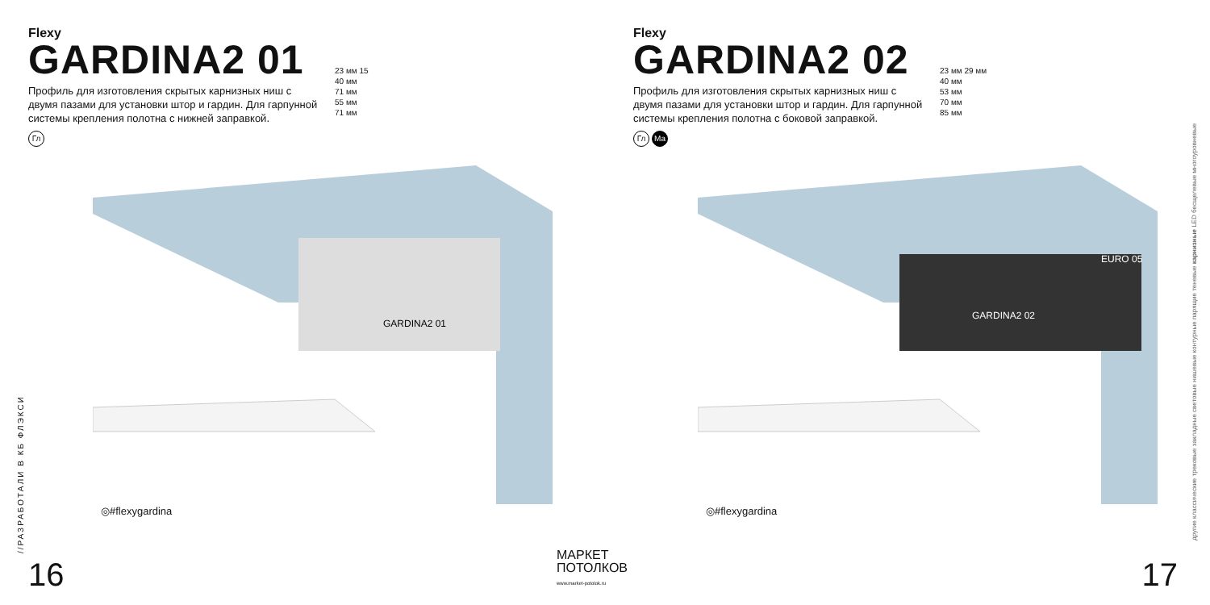Flexy
GARDINA2 01
Профиль для изготовления скрытых карнизных ниш с двумя пазами для установки штор и гардин. Для гарпунной системы крепления полотна с нижней заправкой.
Гл
23 мм 15
40 мм
71 мм
55 мм
71 мм
GARDINA2 01
◎#flexygardina
//РАЗРАБОТАЛИ В КБ ФЛЭКСИ
16
МАРКЕТ
ПОТОЛКОВ
www.market-potolok.ru
Flexy
GARDINA2 02
Профиль для изготовления скрытых карнизных ниш с двумя пазами для установки штор и гардин. Для гарпунной системы крепления полотна с боковой заправкой.
Гл Ма
23 мм 29 мм
40 мм
53 мм
70 мм
85 мм
GARDINA2 02
EURO 05
◎#flexygardina
другие классические трековые закладные световые нишевые контурные парящие теневые карнизные LED бесщелевые многоуровневые
17